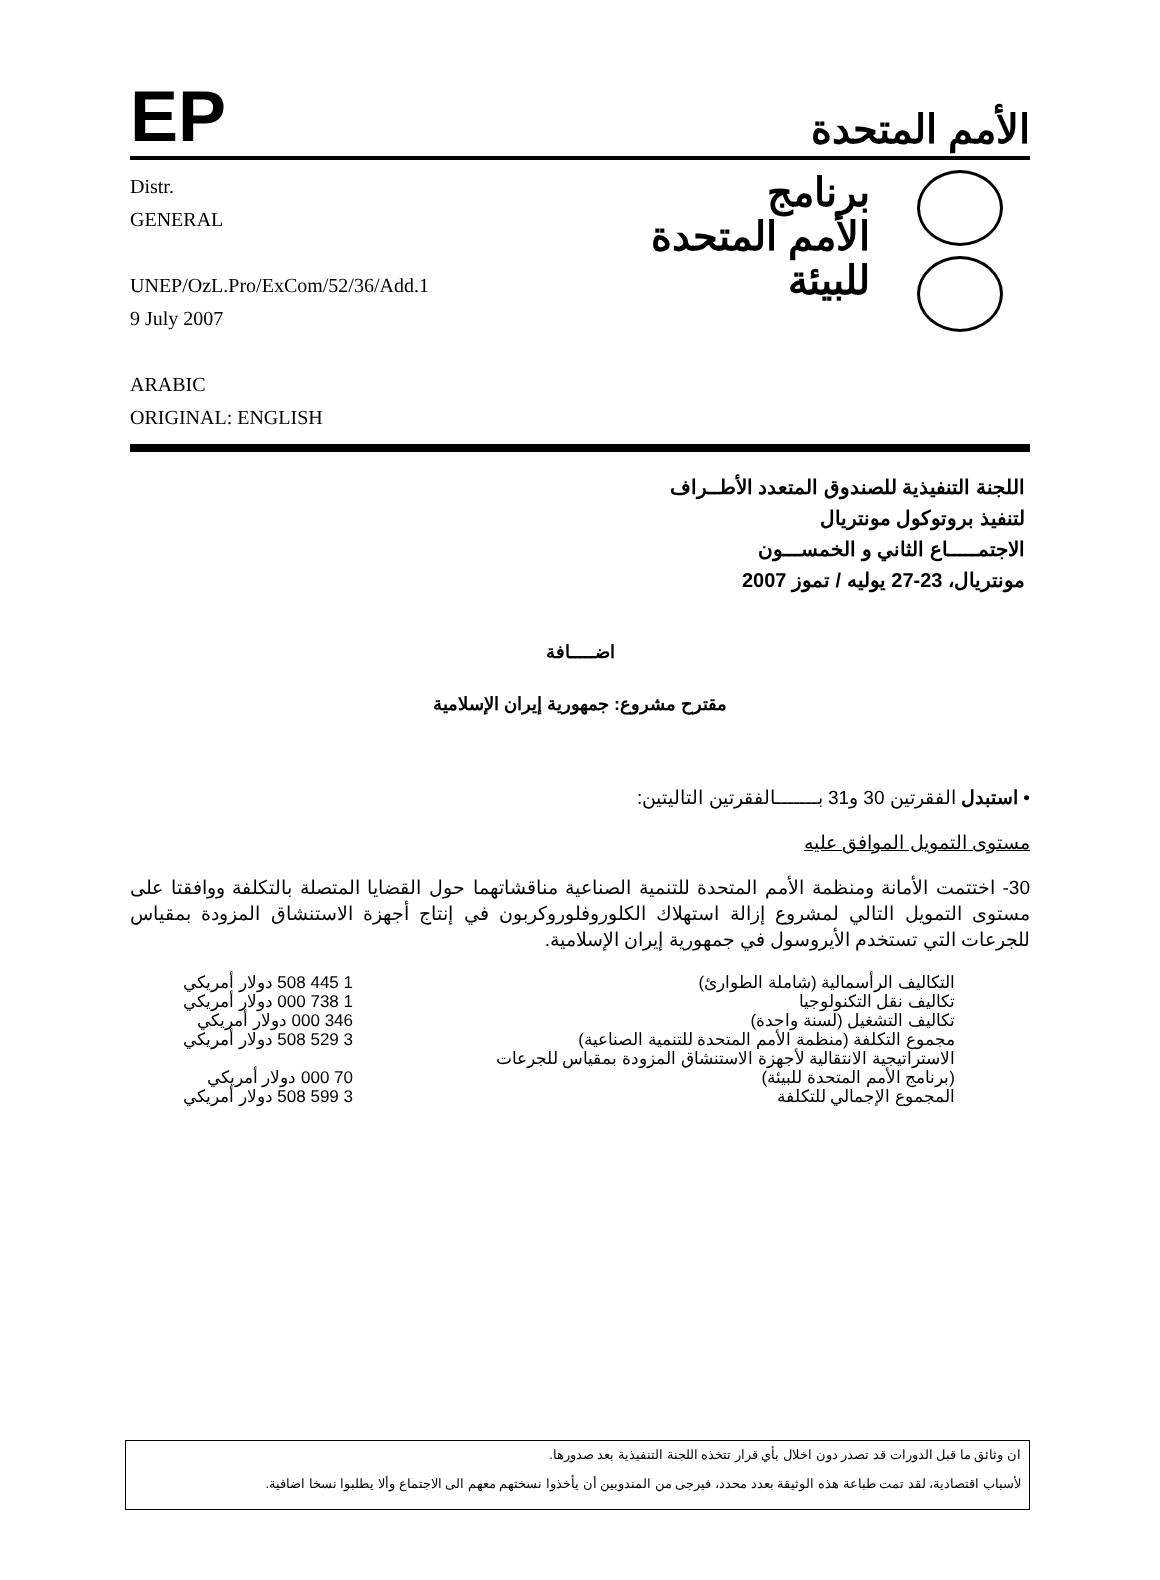EP
الأمم المتحدة
Distr.
GENERAL
UNEP/OzL.Pro/ExCom/52/36/Add.1
9 July 2007
ARABIC
ORIGINAL: ENGLISH
برنامج
الأمم المتحدة
للبيئة
اللجنة التنفيذية للصندوق المتعدد الأطــراف
لتنفيذ بروتوكول مونتريال
الاجتمـــــاع الثاني و الخمســـون
مونتريال، 23-27 يوليه / تموز 2007
اضـــــافة
مقترح مشروع: جمهورية إيران الإسلامية
• استبدل الفقرتين 30 و31 بـــــــالفقرتين التاليتين:
مستوى التمويل الموافق عليه
30- اختتمت الأمانة ومنظمة الأمم المتحدة للتنمية الصناعية مناقشاتهما حول القضايا المتصلة بالتكلفة ووافقتا على مستوى التمويل التالي لمشروع إزالة استهلاك الكلوروفلوروكربون في إنتاج أجهزة الاستنشاق المزودة بمقياس للجرعات التي تستخدم الأيروسول في جمهورية إيران الإسلامية.
| التكاليف الرأسمالية (شاملة الطوارئ) | 1 445 508 دولار أمريكي |
| تكاليف نقل التكنولوجيا | 1 738 000 دولار أمريكي |
| تكاليف التشغيل (لسنة واحدة) | 346 000 دولار أمريكي |
| مجموع التكلفة (منظمة الأمم المتحدة للتنمية الصناعية) | 3 529 508 دولار أمريكي |
| الاستراتيجية الانتقالية لأجهزة الاستنشاق المزودة بمقياس للجرعات | |
| (برنامج الأمم المتحدة للبيئة) | 70 000 دولار أمريكي |
| المجموع الإجمالي للتكلفة | 3 599 508 دولار أمريكي |
ان وثائق ما قبل الدورات قد تصدر دون اخلال بأي قرار تتخذه اللجنة التنفيذية بعد صدورها.
لأسباب اقتصادية، لقد تمت طباعة هذه الوثيقة بعدد محدد، فيرجى من المندوبين أن يأخذوا نسختهم معهم الى الاجتماع وألا يطلبوا نسخا اضافية.